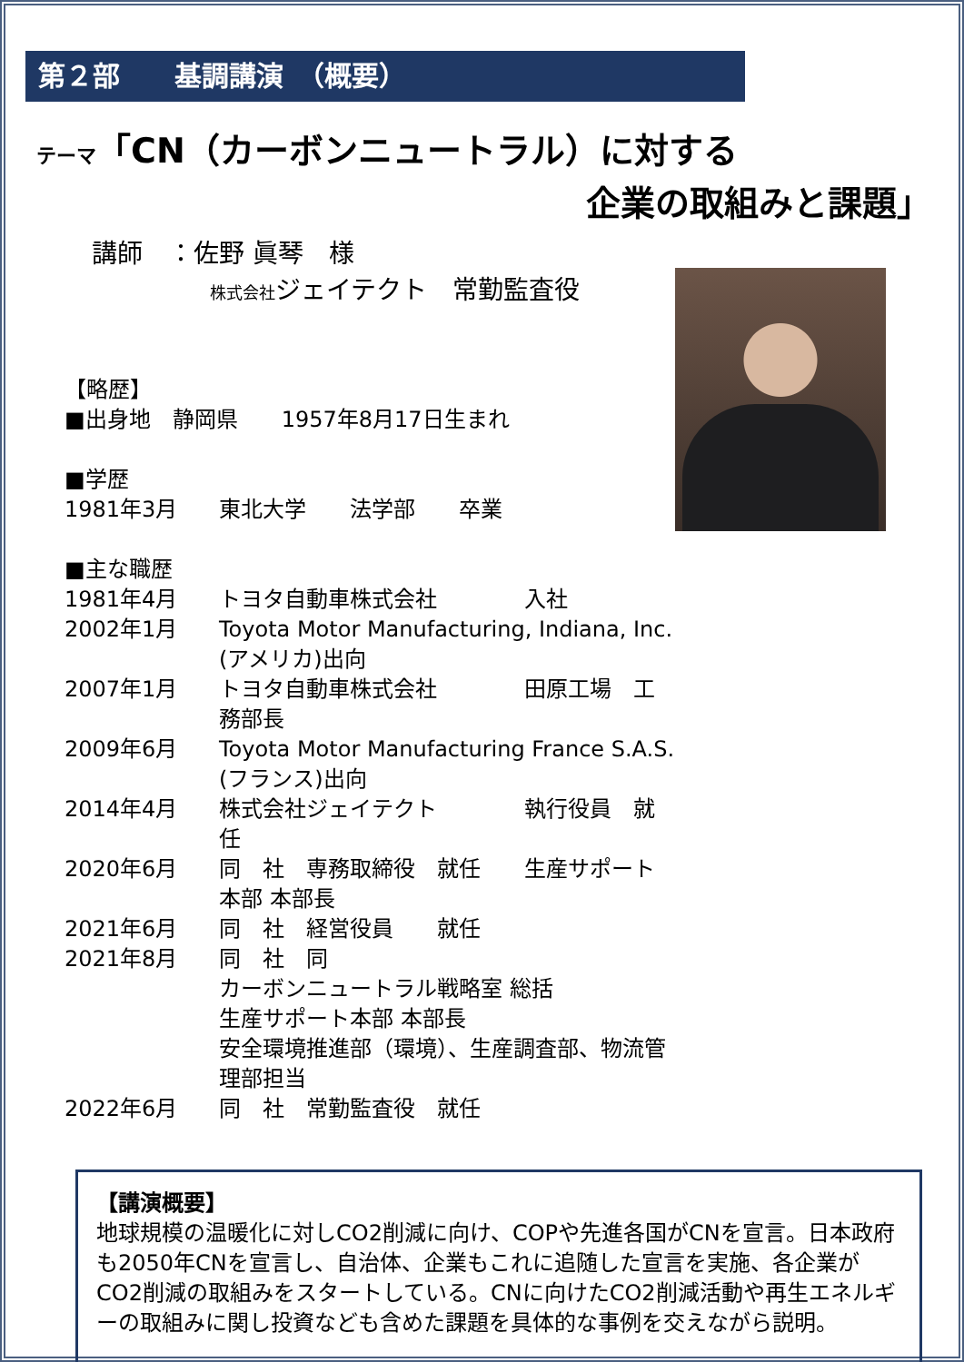第２部　　基調講演　（概要）
テーマ「CN（カーボンニュートラル）に対する
企業の取組みと課題」
講師　：佐野 眞琴　様
株式会社ジェイテクト　常勤監査役
【略歴】
■出身地　静岡県　　1957年8月17日生まれ
■学歴
1981年3月 東北大学　　法学部　　卒業
■主な職歴
1981年4月 トヨタ自動車株式会社　　　　入社
2002年1月 Toyota Motor Manufacturing, Indiana, Inc. (アメリカ)出向
2007年1月 トヨタ自動車株式会社　　　　田原工場　工務部長
2009年6月 Toyota Motor Manufacturing France S.A.S. (フランス)出向
2014年4月 株式会社ジェイテクト　　　　執行役員　就任
2020年6月 同　社　専務取締役　就任　　生産サポート本部 本部長
2021年6月 同　社　経営役員　　就任
2021年8月 同　社　同
カーボンニュートラル戦略室 総括
生産サポート本部 本部長
安全環境推進部（環境）、生産調査部、物流管理部担当
2022年6月 同　社　常勤監査役　就任
【講演概要】
地球規模の温暖化に対しCO2削減に向け、COPや先進各国がCNを宣言。日本政府も2050年CNを宣言し、自治体、企業もこれに追随した宣言を実施、各企業がCO2削減の取組みをスタートしている。CNに向けたCO2削減活動や再生エネルギーの取組みに関し投資なども含めた課題を具体的な事例を交えながら説明。